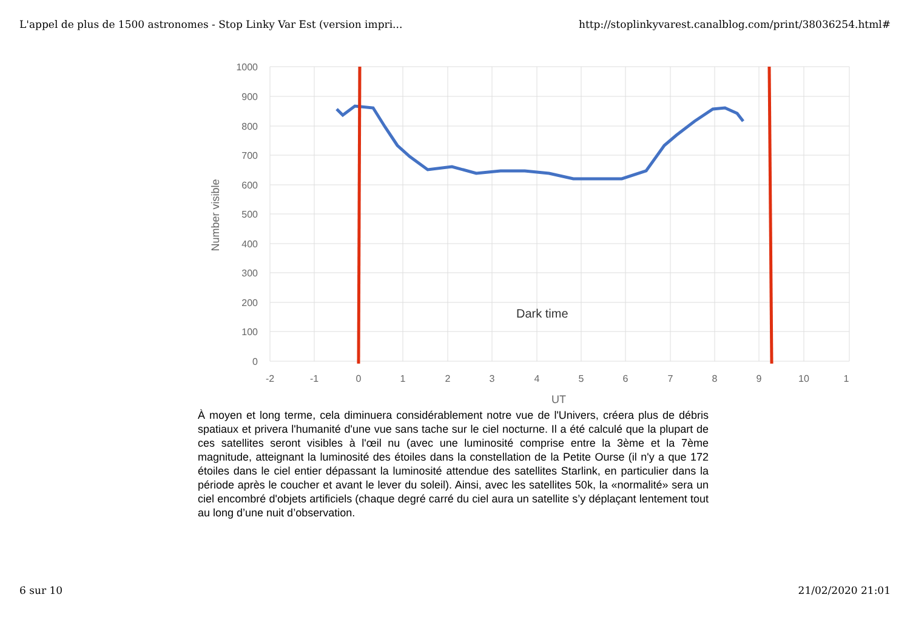L'appel de plus de 1500 astronomes - Stop Linky Var Est (version impri... http://stoplinkyvarest.canalblog.com/print/38036254.html#
Dark time
1000
900
800
700
600
500
400
300
200
100
0
-2
-1
0
1
2
3
4
5
6
7
8
9
10
1
UT
Number visible
À moyen et long terme, cela diminuera considérablement notre vue de l'Univers, créera plus de débris spatiaux et privera l'humanité d'une vue sans tache sur le ciel nocturne. Il a été calculé que la plupart de ces satellites seront visibles à l'œil nu (avec une luminosité comprise entre la 3ème et la 7ème magnitude, atteignant la luminosité des étoiles dans la constellation de la Petite Ourse (il n'y a que 172 étoiles dans le ciel entier dépassant la luminosité attendue des satellites Starlink, en particulier dans la période après le coucher et avant le lever du soleil). Ainsi, avec les satellites 50k, la «normalité» sera un ciel encombré d'objets artificiels (chaque degré carré du ciel aura un satellite s’y déplaçant lentement tout au long d’une nuit d’observation.
6 sur 10 21/02/2020 21:01